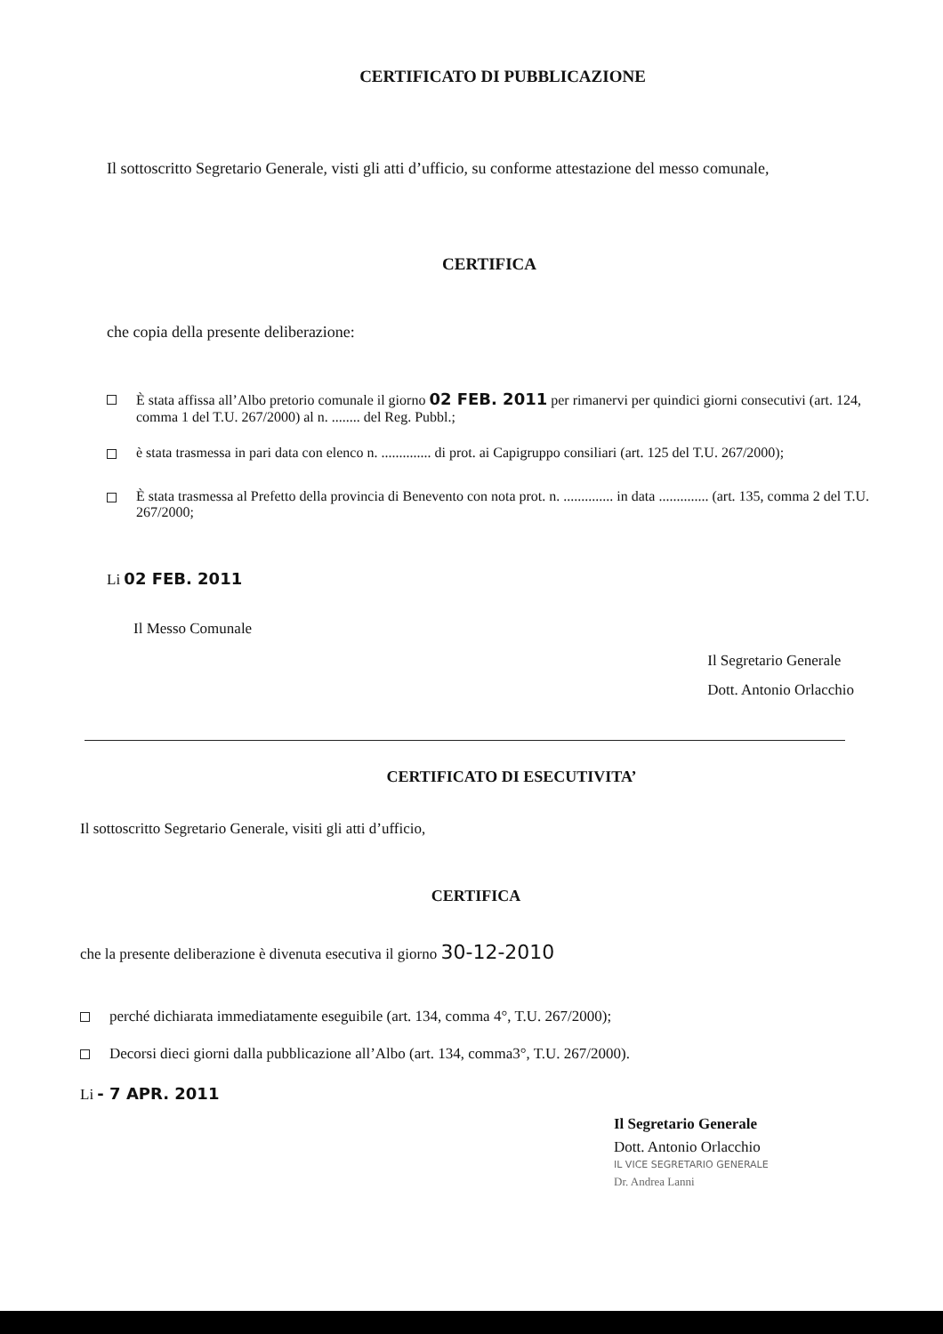CERTIFICATO DI PUBBLICAZIONE
Il sottoscritto Segretario Generale, visti gli atti d’ufficio, su conforme attestazione del messo comunale,
CERTIFICA
che copia della presente deliberazione:
È stata affissa all’Albo pretorio comunale il giorno 02 FEB. 2011 per rimanervi per quindici giorni consecutivi (art. 124, comma 1 del T.U. 267/2000) al n. ........ del Reg. Pubbl.;
è stata trasmessa in pari data con elenco n. .............. di prot. ai Capigruppo consiliari (art. 125 del T.U. 267/2000);
È stata trasmessa al Prefetto della provincia di Benevento con nota prot. n. .............. in data .............. (art. 135, comma 2 del T.U. 267/2000;
Li 02 FEB. 2011
Il Messo Comunale
Il Segretario Generale
Dott. Antonio Orlacchio
CERTIFICATO DI ESECUTIVITA’
Il sottoscritto Segretario Generale, visiti gli atti d’ufficio,
CERTIFICA
che la presente deliberazione è divenuta esecutiva il giorno 30-12-2010
perché dichiarata immediatamente eseguibile (art. 134, comma 4°, T.U. 267/2000);
Decorsi dieci giorni dalla pubblicazione all’Albo (art. 134, comma3°, T.U. 267/2000).
Li - 7 APR. 2011
Il Segretario Generale
Dott. Antonio Orlacchio
IL VICE SEGRETARIO GENERALE
Dr. Andrea Lanni